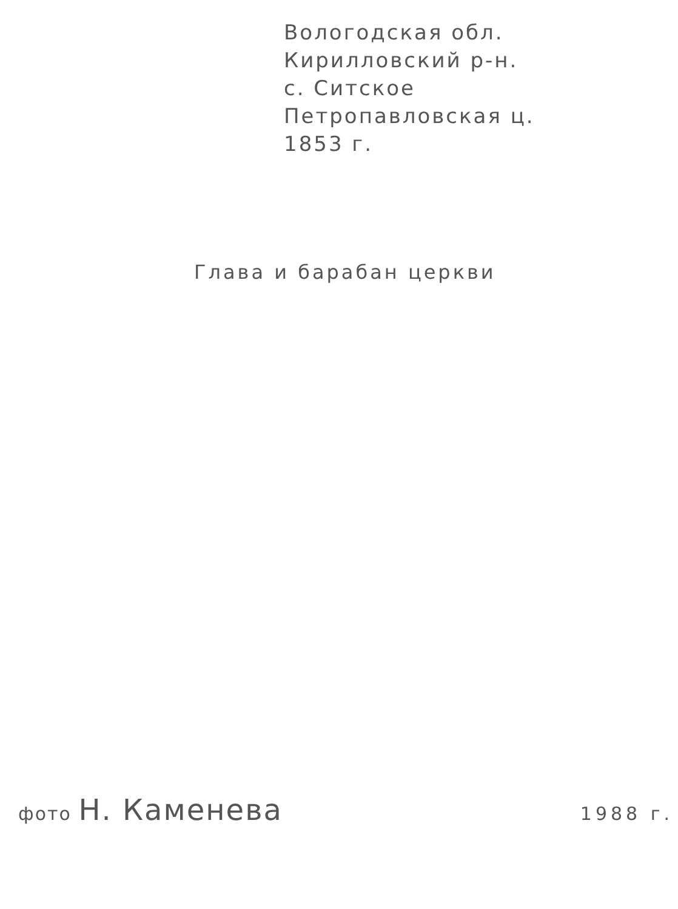Вологодская обл.
Кирилловский р-н.
с. Ситское
Петропавловская ц.
1853 г.
Глава и барабан церкви
фото Н. Каменева
1988 г.